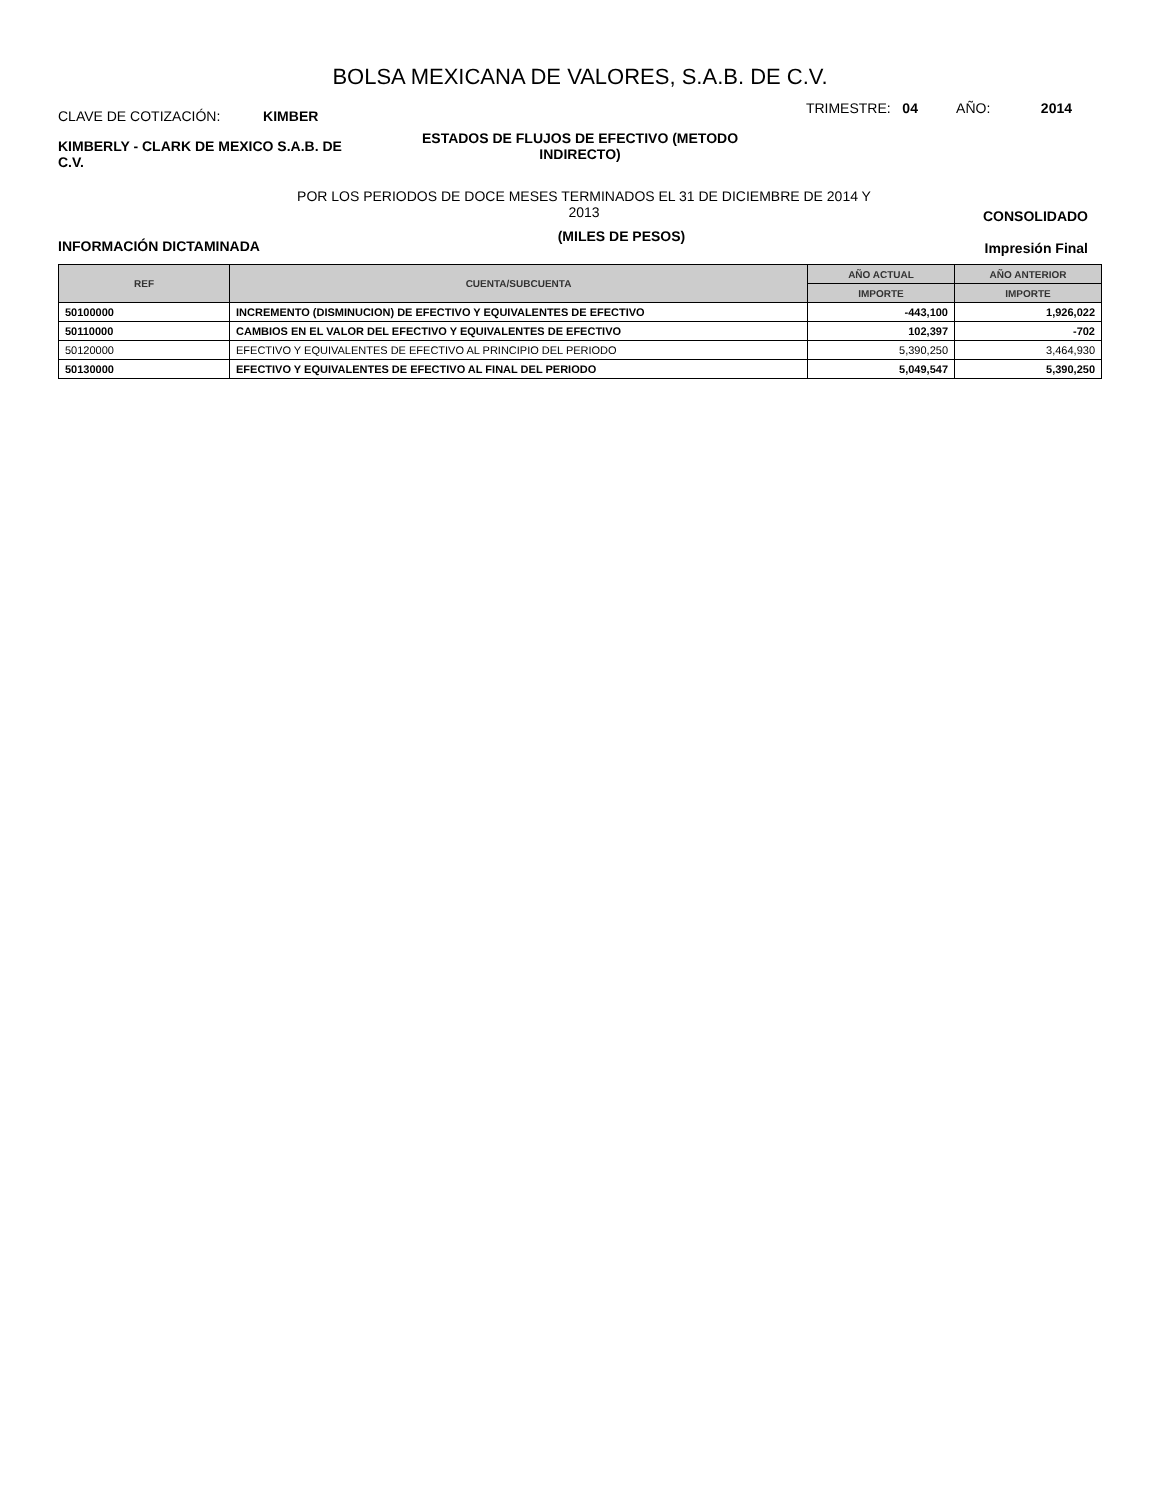BOLSA MEXICANA DE VALORES, S.A.B. DE C.V.
CLAVE DE COTIZACIÓN: KIMBER
TRIMESTRE: 04 AÑO: 2014
KIMBERLY - CLARK DE MEXICO S.A.B. DE C.V.
ESTADOS DE FLUJOS DE EFECTIVO (METODO INDIRECTO)
POR LOS PERIODOS DE DOCE MESES TERMINADOS EL 31 DE DICIEMBRE DE 2014 Y 2013
INFORMACIÓN DICTAMINADA
(MILES DE PESOS)
CONSOLIDADO
Impresión Final
| REF | CUENTA/SUBCUENTA | AÑO ACTUAL | AÑO ANTERIOR |
| --- | --- | --- | --- |
| | | IMPORTE | IMPORTE |
| 50100000 | INCREMENTO (DISMINUCION) DE EFECTIVO Y EQUIVALENTES DE EFECTIVO | -443,100 | 1,926,022 |
| 50110000 | CAMBIOS EN EL VALOR DEL EFECTIVO Y EQUIVALENTES DE EFECTIVO | 102,397 | -702 |
| 50120000 | EFECTIVO Y EQUIVALENTES DE EFECTIVO AL PRINCIPIO DEL PERIODO | 5,390,250 | 3,464,930 |
| 50130000 | EFECTIVO Y EQUIVALENTES DE EFECTIVO AL FINAL DEL PERIODO | 5,049,547 | 5,390,250 |